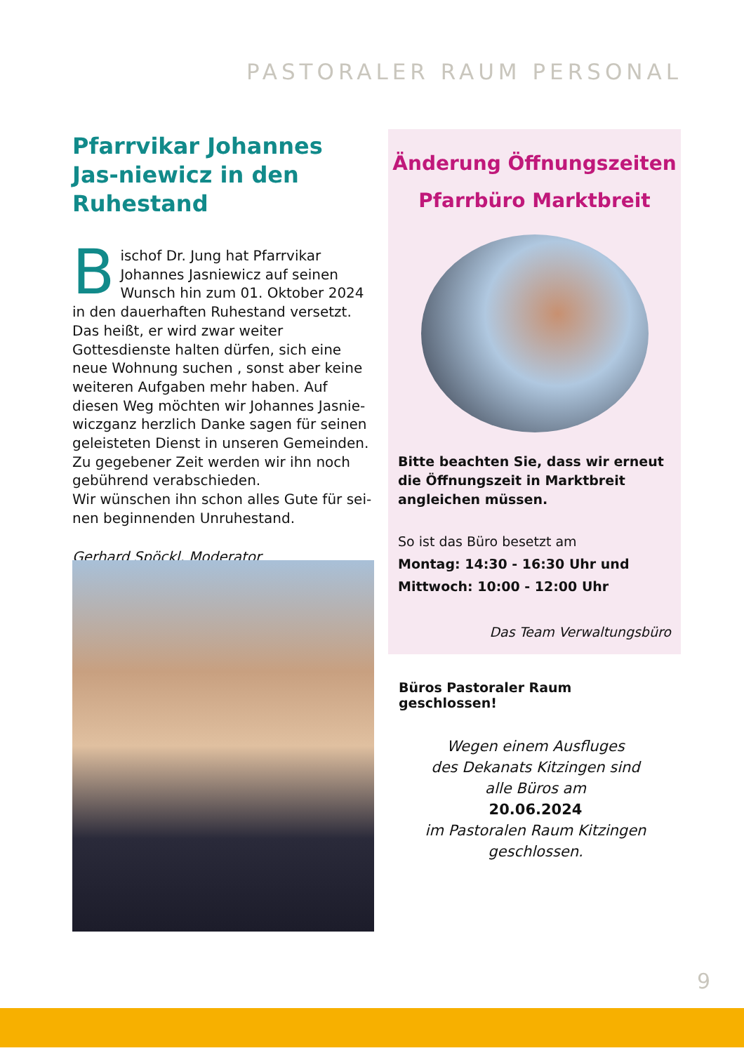PASTORALER RAUM PERSONAL
Pfarrvikar Johannes Jas-niewicz in den Ruhestand
Bischof Dr. Jung hat Pfarrvikar Johannes Jasniewicz auf seinen Wunsch hin zum 01. Oktober 2024 in den dauerhaften Ruhestand versetzt. Das heißt, er wird zwar weiter Gottesdienste halten dürfen, sich eine neue Wohnung suchen , sonst aber keine weiteren Aufgaben mehr haben. Auf diesen Weg möchten wir Johannes Jasnie-wiczganz herzlich Danke sagen für seinen geleisteten Dienst in unseren Gemeinden. Zu gegebener Zeit werden wir ihn noch gebührend verabschieden.
Wir wünschen ihn schon alles Gute für sei-nen beginnenden Unruhestand.
Gerhard Spöckl, Moderator
Änderung Öffnungszeiten
Pfarrbüro Marktbreit
Bitte beachten Sie, dass wir erneut die Öffnungszeit in Marktbreit angleichen müssen.
So ist das Büro besetzt am
Montag: 14:30 - 16:30 Uhr und
Mittwoch: 10:00 - 12:00 Uhr
Das Team Verwaltungsbüro
Büros Pastoraler Raum geschlossen!
Wegen einem Ausfluges
des Dekanats Kitzingen sind
alle Büros am
20.06.2024
im Pastoralen Raum Kitzingen
geschlossen.
9